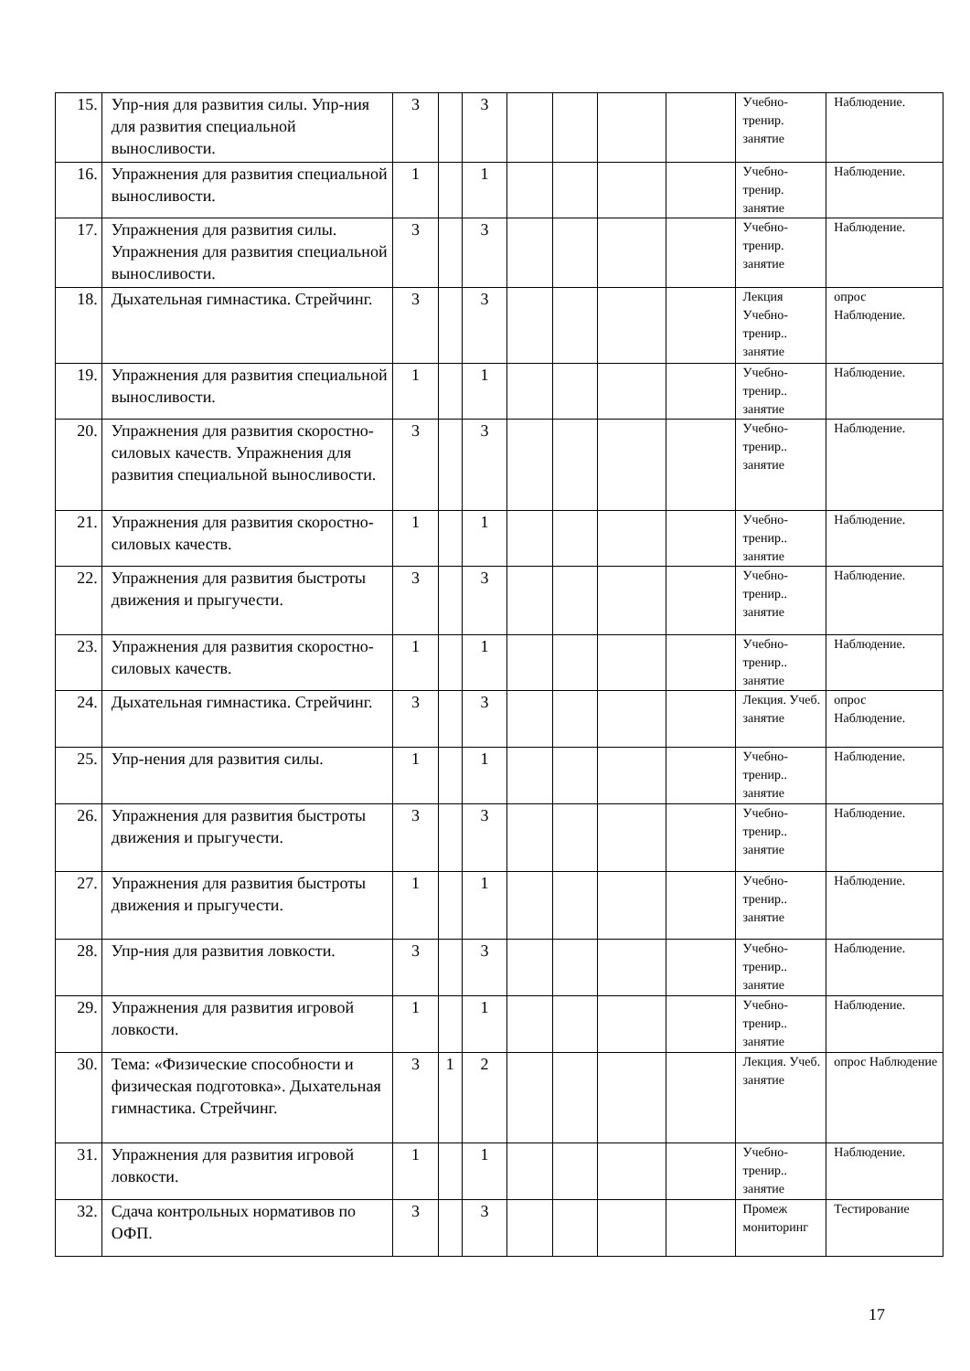| 15. | Упр-ния для развития силы. Упр-ния для развития специальной выносливости. | 3 | | 3 | | | | | Учебно-тренир. занятие | Наблюдение. |
| 16. | Упражнения для развития специальной выносливости. | 1 | | 1 | | | | | Учебно-тренир. занятие | Наблюдение. |
| 17. | Упражнения для развития силы. Упражнения для развития специальной выносливости. | 3 | | 3 | | | | | Учебно-тренир. занятие | Наблюдение. |
| 18. | Дыхательная гимнастика. Стрейчинг. | 3 | | 3 | | | | | Лекция Учебно-тренир.. занятие | опрос Наблюдение. |
| 19. | Упражнения для развития специальной выносливости. | 1 | | 1 | | | | | Учебно-тренир.. занятие | Наблюдение. |
| 20. | Упражнения для развития скоростно-силовых качеств. Упражнения для развития специальной выносливости. | 3 | | 3 | | | | | Учебно-тренир.. занятие | Наблюдение. |
| 21. | Упражнения для развития скоростно-силовых качеств. | 1 | | 1 | | | | | Учебно-тренир.. занятие | Наблюдение. |
| 22. | Упражнения для развития быстроты движения и прыгучести. | 3 | | 3 | | | | | Учебно-тренир.. занятие | Наблюдение. |
| 23. | Упражнения для развития скоростно-силовых качеств. | 1 | | 1 | | | | | Учебно-тренир.. занятие | Наблюдение. |
| 24. | Дыхательная гимнастика. Стрейчинг. | 3 | | 3 | | | | | Лекция. Учеб. занятие | опрос Наблюдение. |
| 25. | Упр-нения для развития силы. | 1 | | 1 | | | | | Учебно-тренир.. занятие | Наблюдение. |
| 26. | Упражнения для развития быстроты движения и прыгучести. | 3 | | 3 | | | | | Учебно-тренир.. занятие | Наблюдение. |
| 27. | Упражнения для развития быстроты движения и прыгучести. | 1 | | 1 | | | | | Учебно-тренир.. занятие | Наблюдение. |
| 28. | Упр-ния для развития ловкости. | 3 | | 3 | | | | | Учебно-тренир.. занятие | Наблюдение. |
| 29. | Упражнения для развития игровой ловкости. | 1 | | 1 | | | | | Учебно-тренир.. занятие | Наблюдение. |
| 30. | Тема: «Физические способности и физическая подготовка». Дыхательная гимнастика. Стрейчинг. | 3 | 1 | 2 | | | | | Лекция. Учеб. занятие | опрос Наблюдение |
| 31. | Упражнения для развития игровой ловкости. | 1 | | 1 | | | | | Учебно-тренир.. занятие | Наблюдение. |
| 32. | Сдача контрольных нормативов по ОФП. | 3 | | 3 | | | | | Промеж мониторинг | Тестирование |
17